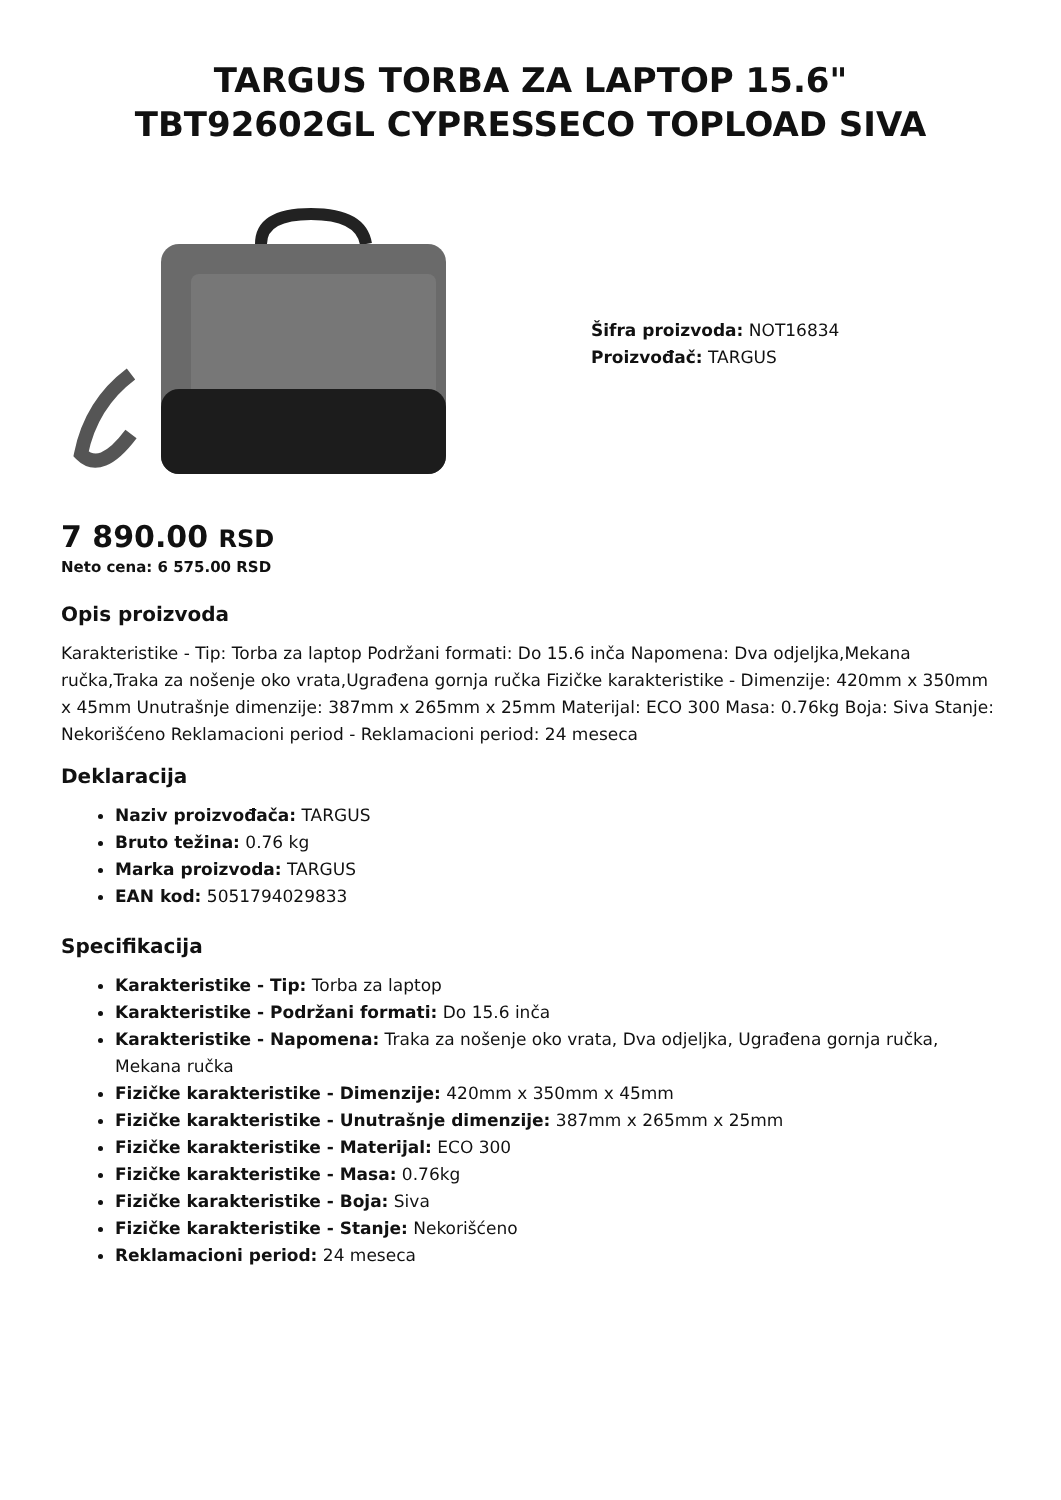TARGUS TORBA ZA LAPTOP 15.6"
TBT92602GL CYPRESSECO TOPLOAD SIVA
Šifra proizvoda: NOT16834
Proizvođač: TARGUS
7 890.00 RSD
Neto cena: 6 575.00 RSD
Opis proizvoda
Karakteristike - Tip: Torba za laptop Podržani formati: Do 15.6 inča Napomena: Dva odjeljka,Mekana ručka,Traka za nošenje oko vrata,Ugrađena gornja ručka Fizičke karakteristike - Dimenzije: 420mm x 350mm x 45mm Unutrašnje dimenzije: 387mm x 265mm x 25mm Materijal: ECO 300 Masa: 0.76kg Boja: Siva Stanje: Nekorišćeno Reklamacioni period - Reklamacioni period: 24 meseca
Deklaracija
Naziv proizvođača: TARGUS
Bruto težina: 0.76 kg
Marka proizvoda: TARGUS
EAN kod: 5051794029833
Specifikacija
Karakteristike - Tip: Torba za laptop
Karakteristike - Podržani formati: Do 15.6 inča
Karakteristike - Napomena: Traka za nošenje oko vrata, Dva odjeljka, Ugrađena gornja ručka, Mekana ručka
Fizičke karakteristike - Dimenzije: 420mm x 350mm x 45mm
Fizičke karakteristike - Unutrašnje dimenzije: 387mm x 265mm x 25mm
Fizičke karakteristike - Materijal: ECO 300
Fizičke karakteristike - Masa: 0.76kg
Fizičke karakteristike - Boja: Siva
Fizičke karakteristike - Stanje: Nekorišćeno
Reklamacioni period: 24 meseca